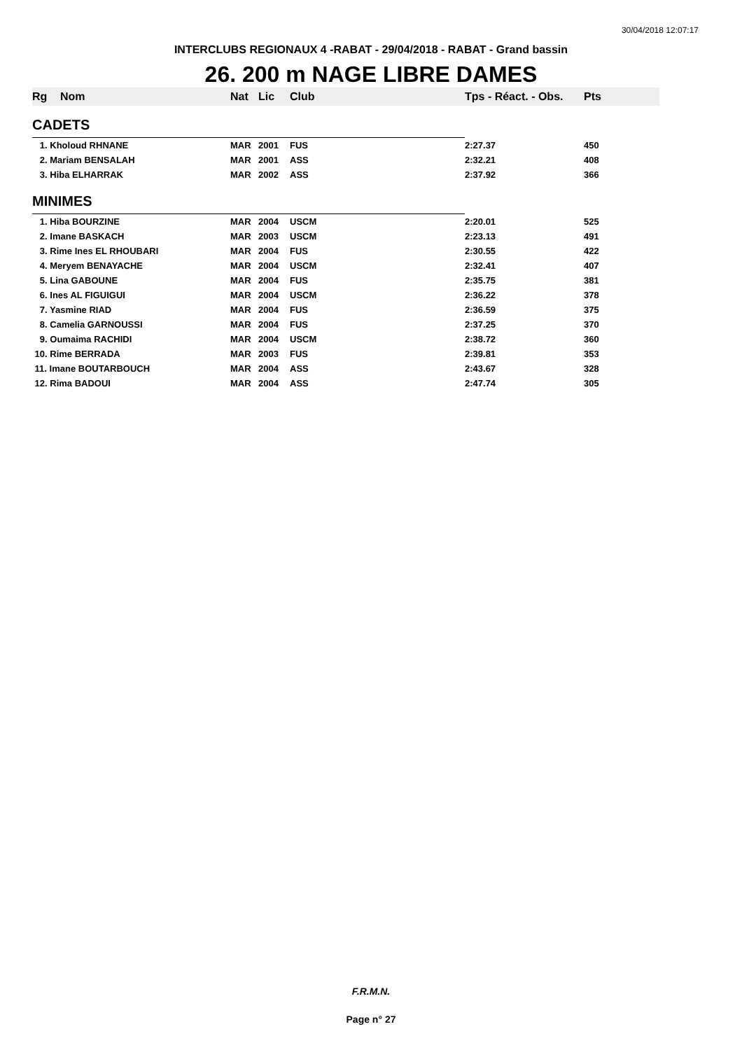30/04/2018 12:07:17
INTERCLUBS REGIONAUX 4 -RABAT - 29/04/2018 - RABAT - Grand bassin
26. 200 m NAGE LIBRE DAMES
| Rg | Nom | Nat | Lic | Club | Tps - Réact. - Obs. | Pts |
| --- | --- | --- | --- | --- | --- | --- |
| CADETS | | | | | | |
| 1. Kholoud RHNANE | | MAR | 2001 | FUS | 2:27.37 | 450 |
| 2. Mariam BENSALAH | | MAR | 2001 | ASS | 2:32.21 | 408 |
| 3. Hiba ELHARRAK | | MAR | 2002 | ASS | 2:37.92 | 366 |
| MINIMES | | | | | | |
| 1. Hiba BOURZINE | | MAR | 2004 | USCM | 2:20.01 | 525 |
| 2. Imane BASKACH | | MAR | 2003 | USCM | 2:23.13 | 491 |
| 3. Rime Ines EL RHOUBARI | | MAR | 2004 | FUS | 2:30.55 | 422 |
| 4. Meryem BENAYACHE | | MAR | 2004 | USCM | 2:32.41 | 407 |
| 5. Lina GABOUNE | | MAR | 2004 | FUS | 2:35.75 | 381 |
| 6. Ines AL FIGUIGUI | | MAR | 2004 | USCM | 2:36.22 | 378 |
| 7. Yasmine RIAD | | MAR | 2004 | FUS | 2:36.59 | 375 |
| 8. Camelia GARNOUSSI | | MAR | 2004 | FUS | 2:37.25 | 370 |
| 9. Oumaima RACHIDI | | MAR | 2004 | USCM | 2:38.72 | 360 |
| 10. Rime BERRADA | | MAR | 2003 | FUS | 2:39.81 | 353 |
| 11. Imane BOUTARBOUCH | | MAR | 2004 | ASS | 2:43.67 | 328 |
| 12. Rima BADOUI | | MAR | 2004 | ASS | 2:47.74 | 305 |
F.R.M.N.
Page n° 27